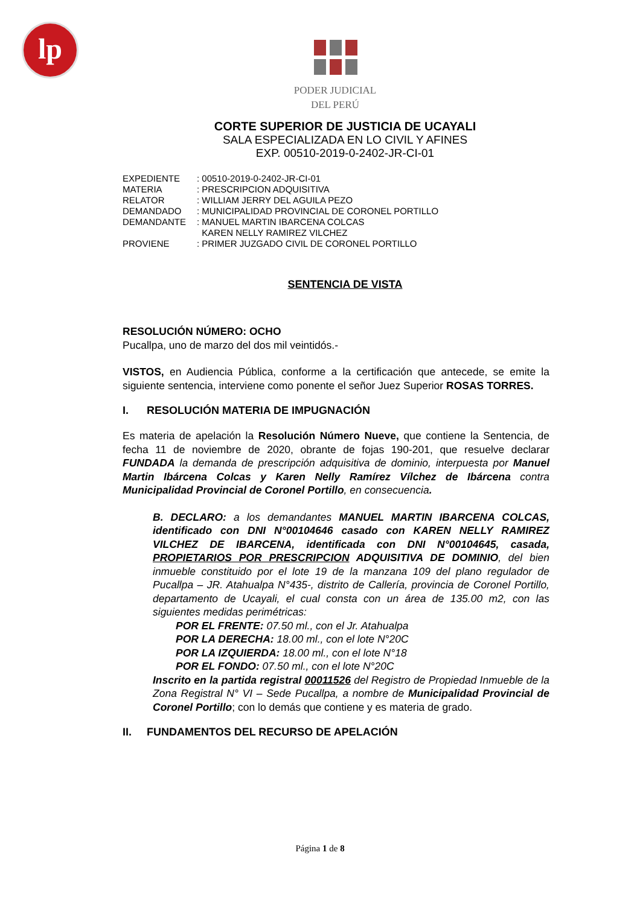lp
PODER JUDICIAL
DEL PERÚ
CORTE SUPERIOR DE JUSTICIA DE UCAYALI
SALA ESPECIALIZADA EN LO CIVIL Y AFINES
EXP. 00510-2019-0-2402-JR-CI-01
| EXPEDIENTE | : 00510-2019-0-2402-JR-CI-01 |
| MATERIA | : PRESCRIPCION ADQUISITIVA |
| RELATOR | : WILLIAM JERRY DEL AGUILA PEZO |
| DEMANDADO | : MUNICIPALIDAD PROVINCIAL DE CORONEL PORTILLO |
| DEMANDANTE | : MANUEL MARTIN IBARCENA COLCAS KAREN NELLY RAMIREZ VILCHEZ |
| PROVIENE | : PRIMER JUZGADO CIVIL DE CORONEL PORTILLO |
SENTENCIA DE VISTA
RESOLUCIÓN NÚMERO: OCHO
Pucallpa, uno de marzo del dos mil veintidós.-
VISTOS, en Audiencia Pública, conforme a la certificación que antecede, se emite la siguiente sentencia, interviene como ponente el señor Juez Superior ROSAS TORRES.
I. RESOLUCIÓN MATERIA DE IMPUGNACIÓN
Es materia de apelación la Resolución Número Nueve, que contiene la Sentencia, de fecha 11 de noviembre de 2020, obrante de fojas 190-201, que resuelve declarar FUNDADA la demanda de prescripción adquisitiva de dominio, interpuesta por Manuel Martin Ibárcena Colcas y Karen Nelly Ramírez Vílchez de Ibárcena contra Municipalidad Provincial de Coronel Portillo, en consecuencia.
B. DECLARO: a los demandantes MANUEL MARTIN IBARCENA COLCAS, identificado con DNI N°00104646 casado con KAREN NELLY RAMIREZ VILCHEZ DE IBARCENA, identificada con DNI N°00104645, casada, PROPIETARIOS POR PRESCRIPCION ADQUISITIVA DE DOMINIO, del bien inmueble constituido por el lote 19 de la manzana 109 del plano regulador de Pucallpa – JR. Atahualpa N°435-, distrito de Callería, provincia de Coronel Portillo, departamento de Ucayali, el cual consta con un área de 135.00 m2, con las siguientes medidas perimétricas:
POR EL FRENTE: 07.50 ml., con el Jr. Atahualpa
POR LA DERECHA: 18.00 ml., con el lote N°20C
POR LA IZQUIERDA: 18.00 ml., con el lote N°18
POR EL FONDO: 07.50 ml., con el lote N°20C
Inscrito en la partida registral 00011526 del Registro de Propiedad Inmueble de la Zona Registral N° VI – Sede Pucallpa, a nombre de Municipalidad Provincial de Coronel Portillo; con lo demás que contiene y es materia de grado.
II. FUNDAMENTOS DEL RECURSO DE APELACIÓN
Página 1 de 8